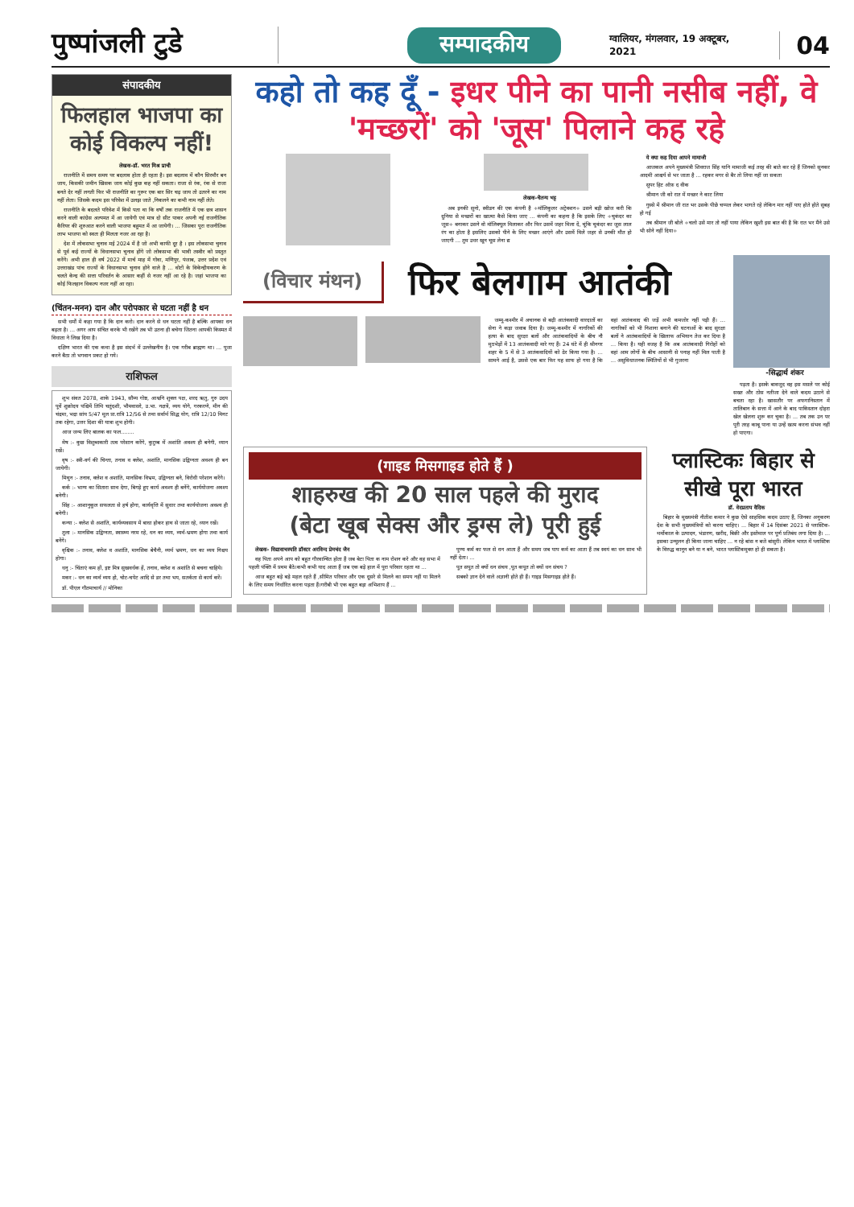पुष्पांजली टुडे
सम्पादकीय
ग्वालियर, मंगलवार, 19 अक्टूबर, 2021
04
संपादकीय
फिलहाल भाजपा का कोई विकल्प नहीं!
लेखक-डॉ. भरत मिश्र प्राची
राजनीति में समय समय पर बदलाव होता ही रहता है। इस बदलाव में कौन सिरमौर बन जाय, किसकी जमीन खिसक जाय कोई कुछ कह नहीं सकता। राजा से रंक, रंक से राजा बनते देर नहीं लगती फिर भी राजनीति का गुरूर एक बार सिर चढ़ जाय तो उतरने का नाम नहीं लेता। जिसके कदम इस परिवेश में उलझ जाते ,निकलने का कभी नाम नहीं लेते।
राजनीति के बदलते परिवेश में किसे पता था कि वर्षों तक राजनीति में एक छत्र शासन करने वाली कांग्रेस अल्पमत में आ जायेगी एवं मात्र दो सीट पाकर अपनी नई राजनीतिक कैरियर की शुरुआत करने वाली भाजपा बहुमत में आ जायेगी। ... जिसका पूरा राजनीतिक लाभ भाजपा को स्वतः ही मिलता नजर आ रहा है।
देश में लोकसभा चुनाव मई 2024 में है जो अभी काफी दूर है । इस लोकसभा चुनाव से पूर्व कई राज्यों के विधानसभा चुनाव होंगे जो लोकसभा की भावी तस्वीर को प्रस्तुत करेंगे। अभी हाल ही वर्ष 2022 में मार्च माह में गोवा, मणिपुर, पंजाब, उत्तर प्रदेश एवं उत्तराखंड पांच राज्यों के विधानसभा चुनाव होने वाले है ... वोटों के विकेन्द्रीयकरण के चलते केन्द्र की सत्ता परिवर्तन के आसार कहीं से नजर नहीं आ रहे है। जहां भाजपा का कोई फिलहान विकल्प नजर नहीं आ रहा।
(चिंतन-मनन) दान और परोपकार से घटता नहीं है धन
सभी धर्मों में कहा गया है कि दान करो। दान करने से धन घटता नहीं है बल्कि आपका धन बढ़ता है। ... अगर आप संचित करके भी रखेंगे तब भी उतना ही बचेगा जितना आपकी किस्मत में विधाता ने लिख दिया है।
दक्षिण भारत की एक कथा है इस संदर्भ में उल्लेखनीय है। एक गरीब ब्राह्मण था। ... पूजा करने बैठा तो भगवान प्रकट हो गये।
राशिफल
शुभ संवत 2078, शाके 1943, सौम्य गोष्ठ, आश्वनि शुक्ल पक्ष, शरद ऋतु, गुरु उदय पूर्वे शुक्रोदय पश्चिमें तिथि चतुंदशी, भौमवासरे, उ.भा. नक्षत्रें, व्यय योगे, गरकरणे, मीन की चंद्रमा, भद्रा सांय 5/47 मूल प्रा.रात्रि 12/56 से तथा सर्वार्थ सिद्ध योग, रात्रि 12/10 मिनट तक रहेगा, उत्तर दिशा की यात्रा शुभ होगी।
आज जन्म लिए बालक का फल........
मेष :- कुछ विशुब्धकारी तत्व परेशान करेंगे, कुटुम्ब में अशांति अवश्य ही बनेगी, ध्यान रखें।
वृष :- स्त्री-वर्ग की चिन्ता, तनाव व क्लेश, अशांति, मानसिक उद्विग्नता अवश्य ही बन जायेगी।
मिथुन :- तनाव, क्लेश व अशांति, मानसिक विभ्रम, उद्विग्नता बने, विरोधी परेशान करेंगे।
कर्क :- भाग्य का सितारा साथ देगा, बिगड़े हुए कार्य अवश्य ही बनेंगे, कार्ययोजना अवश्य बनेगी।
सिंह :- आशानुकूल सफलता से हर्ष होगा, कार्यवृत्ति में सुधार तथा कार्ययोजना अवश्य ही बनेगी।
कन्या :- क्लेश से अशांति, कार्यव्यवसाय में बाधा होकर हाथ से जाता रहे, ध्यान रखें।
तुला :- मानसिक उद्विग्नता, स्वास्थ्य नरम रहे, धन का व्यय, व्यर्थ-भ्रमण होगा तथा कार्य बनेंगे।
वृश्चिक :- तनाव, क्लेश व अशांति, मानसिक बेचैनी, व्यर्थ भ्रमण, धन का व्यय निश्चय होगा।
धनु :- चिंताएं कम हों, इष्ट मित्र सुखवर्धक हें, तनाव, क्लेश व अशांति से बचना चाहिये।
मकर :- धन का व्यर्थ व्यय हो, चोट-चपेट आदि से डर तथा भय, सतर्कता से कार्य करें।
डॉ. पीएल गौतमाचार्य // मोनिका
कहो तो कह दूँ - इधर पीने का पानी नसीब नहीं, वे 'मच्छरों' को 'जूस' पिलाने कह रहे
लेखक-चैतन्य भट्ट
अब इनकी सुनो, स्वीडन की एक कंपनी है ÷मॉलिकुलर अट्रेक्शन÷ उसने बड़ी खोज करी कि दुनिया से मच्छरों का खात्मा कैसे किया जाए ... कंपनी का कहना है कि इसके लिए ÷चुकंदर का जूस÷ बनाकर उसने वो मॉलिक्यूल मिलाकर और फिर उसमें जहर मिला दें, चूंकि चुकंदर का जूस लाल रंग का होता है इसलिए उसको पीने के लिए मच्छर आएंगे और उसमें मिले जहर से उनकी मौत हो जाएगी ... तुम उधर खून चूस लेना द्य
ये क्या कह दिया आपने मामाजी
आजकल अपने मुख्यमंत्री शिवराज सिंह यानि मामाजी कई तरह की बाते कर रहे हैं जिनको सुनकर आदमी आश्चर्य से भर जाता है ... रहकर मगर से बैर तो लिया नहीं जा सकता
सुपर हिट ऑफ़ द वीक
श्रीमान जी को रात में मच्छर ने काट लिया
गुस्से में श्रीमान जी रात भर उसके पीछे चप्पल लेकर भागते रहे लेकिन मार नहीं पाए होते होते सुबह हो गई
तब श्रीमान जी बोले ÷चलो उसे मार तो नहीं पाया लेकिन खुशी इस बात की है कि रात भर मैंने उसे भी सोने नहीं दिया÷
(विचार मंथन)
फिर बेलगाम आतंकी
जम्मू-कश्मीर में अचानक से बढ़ी आतंकवादी वारदातों का सेना ने कड़ा जवाब दिया है। जम्मू-कश्मीर में नागरिकों की हत्या के बाद सुरक्षा बलों और आतंकवादियों के बीच नौ मुठभेड़ों में 13 आतंकवादी मारे गए हैं। 24 घंटे में ही श्रीनगर शहर के 5 में से 3 आतंकवादियों को ढेर किया गया है। ... सामने आई है, उससे एक बार फिर यह साफ हो गया है कि वहां आतंकवाद की जड़ें अभी कमजोर नहीं पड़ी हैं। ... नागरिकों को भी निशाना बनाने की घटनाओं के बाद सुरक्षा बलों ने आतंकवादियों के खिलाफ अभियान तेज कर दिया है ... किया है। यही वजह है कि अब आतंकवादी गिरोहों को वहां आम लोगों के बीच आसानी से पनाह नहीं मिल पाती है ... असुविधाजनक स्थितियों से भी गुजरना
-सिद्धार्थ शंकर
पड़ता है। इसके बावजूद वह इस मसले पर कोई सख्त और ठोस नतीजा देने वाले कदम उठाने से बचता रहा है। खासतौर पर अफगानिस्तान में तालिबान के सत्ता में आने के बाद पाकिस्तान दोहरा खेल खेलना शुरू कर चुका है। ... तब तक उन पर पूरी तरह काबू पाना या उन्हें खत्म करना संभव नहीं हो पाएगा।
(गाइड मिसगाइड होते हैं )
शाहरुख की 20 साल पहले की मुराद
(बेटा खूब सेक्स और ड्रग्स ले) पूरी हुई
लेखक- विद्यावाचस्पति डॉक्टर अरविन्द प्रेमचंद जैन
वह पिता अपने आप को बहुत गौरवान्वित होता हैं जब बेटा पिता क नाम रोशन करे और वह सभा में पहली पंक्ति में प्रथम बैठे।कभी कभी याद आता हैं जब एक बड़े हाल में पूरा परिवार रहता था ...
आज बहुत बड़े बड़े महल रहते हैं ,सीमित परिवार और एक दूसरे से मिलने का समय नहीं या मिलने के लिए समय निर्धारित करना पड़ता हैं।गरीबी भी एक बहुत बड़ा अभिशाप हैं ...
पुण्य कर्म का फल से धन आता हैं और समय जब पाप कर्म का आता हैं तब स्वयं का धन साथ भी नहीं देता। ...
पूत सपूत तो क्यों धन संचय ,पूत कपूत तो क्यों धन संचय ?
सबको ज्ञान देने वाले अज्ञानी होते ही हैं। गाइड मिसगाइड होते हैं।
प्लास्टिकः बिहार से सीखे पूरा भारत
डॉ. वेदप्रताप वैदिक
बिहार के मुख्यमंत्री नीतीश कमार ने कुछ ऐसे साहसिक कदम उठाए हैं, जिनका अनुकरण देश के सभी मुख्यमंत्रियों को करना चाहिए। ... बिहार में 14 दिसंबर 2021 से प्लास्टिक-थर्मोकाल के उत्पादन, भंडारण, खरीद, बिक्री और इस्तेमाल पर पूर्ण प्रतिबंध लगा दिया है। ... इसका उन्मूलन ही किया जाना चाहिए ... न रहे बांस न बजे बांसुरी। लेकिन भारत में प्लास्टिक के विरुद्ध कानून बने या न बने, भारत प्लास्टिकमुक्त हो ही सकता है।